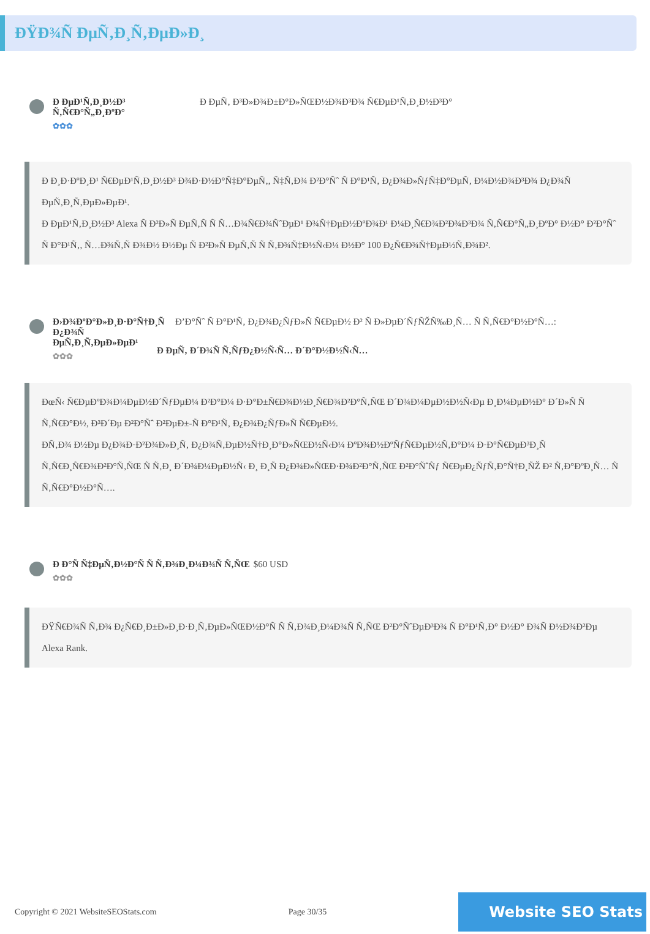ÐŸÐ¾Ñ ÐµÑ‚Ð¸Ñ‚ÐµÐ»Ð¸
Ð ÐµÐ¹Ñ‚Ð¸Ð½Ð³ Ñ‚Ñ€Ð°Ñ„Ð¸ÐºÐ°
✿✿✿
Ð ÐµÑ‚ Ð³Ð»Ð¾Ð±Ð°Ð»ÑŒÐ½Ð¾Ð³Ð¾ Ñ€ÐµÐ¹Ñ‚Ð¸Ð½Ð³Ð°
Ð Ð¸Ð·ÐºÐ¸Ð¹ Ñ€ÐµÐ¹Ñ‚Ð¸Ð½Ð³ Ð¾Ð·Ð½Ð°Ñ‡Ð°ÐµÑ‚, Ñ‡Ñ‚Ð¾ Ð²Ð°Ñˆ Ñ Ð°Ð¹Ñ‚ Ð¿Ð¾Ð»ÑƒÑ‡Ð°ÐµÑ‚ Ð¼Ð½Ð¾Ð³Ð¾ Ð¿Ð¾Ñ ÐµÑ‚Ð¸Ñ‚ÐµÐ»ÐµÐ¹.
Ð ÐµÐ¹Ñ‚Ð¸Ð½Ð³ Alexa Ñ Ð²Ð»Ñ ÐµÑ‚Ñ Ñ Ñ…Ð¾Ñ€Ð¾ÑˆÐµÐ¹ Ð¾Ñ†ÐµÐ½ÐºÐ¾Ð¹ Ð¼Ð¸Ñ€Ð¾Ð²Ð¾Ð³Ð¾ Ñ‚Ñ€Ð°Ñ„Ð¸ÐºÐ° Ð½Ð° Ð²Ð°Ñˆ Ñ Ð°Ð¹Ñ‚, Ñ…Ð¾Ñ‚Ñ Ð¾Ð½ Ð½Ðµ Ñ Ð²Ð»Ñ ÐµÑ‚Ñ Ñ Ñ‚Ð¾Ñ‡Ð½Ñ‹Ð¼ Ð½Ð° 100 Ð¿Ñ€Ð¾Ñ†ÐµÐ½Ñ‚Ð¾Ð².
Ð›Ð¾ÐºÐ°Ð»Ð¸Ð·Ð°Ñ†Ð¸Ñ Ð¿Ð¾Ñ ÐµÑ‚Ð¸Ñ‚ÐµÐ»ÐµÐ¹
✿✿✿
Ð’Ð°Ñˆ Ñ Ð°Ð¹Ñ‚ Ð¿Ð¾Ð¿ÑƒÐ»Ñ Ñ€ÐµÐ½ Ð² Ñ Ð»ÐµÐ´ÑƒÑŽÑ‰Ð¸Ñ… Ñ Ñ‚Ñ€Ð°Ð½Ð°Ñ…:
Ð ÐµÑ‚ Ð´Ð¾Ñ Ñ‚ÑƒÐ¿Ð½Ñ‹Ñ… Ð´Ð°Ð½Ð½Ñ‹Ñ…
ÐœÑ‹ Ñ€ÐµÐºÐ¾Ð¼ÐµÐ½Ð´ÑƒÐµÐ¼ Ð²Ð°Ð¼ Ð·Ð°Ð±Ñ€Ð¾Ð½Ð¸Ñ€Ð¾Ð²Ð°Ñ‚ÑŒ Ð´Ð¾Ð¼ÐµÐ½Ð½Ñ‹Ðµ Ð¸Ð¼ÐµÐ½Ð° Ð´Ð»Ñ Ñ Ñ‚Ñ€Ð°Ð½, Ð³Ð´Ðµ Ð²Ð°Ñˆ Ð²ÐµÐ±-Ñ Ð°Ð¹Ñ‚ Ð¿Ð¾Ð¿ÑƒÐ»Ñ Ñ€ÐµÐ½.
Ð­Ñ‚Ð¾ Ð½Ðµ Ð¿Ð¾Ð·Ð²Ð¾Ð»Ð¸Ñ‚ Ð¿Ð¾Ñ‚ÐµÐ½Ñ†Ð¸Ð°Ð»ÑŒÐ½Ñ‹Ð¼ ÐºÐ¾Ð½ÐºÑƒÑ€ÐµÐ½Ñ‚Ð°Ð¼ Ð·Ð°Ñ€ÐµÐ³Ð¸Ñ Ñ‚Ñ€Ð¸Ñ€Ð¾Ð²Ð°Ñ‚ÑŒ Ñ Ñ‚Ð¸ Ð´Ð¾Ð¼ÐµÐ½Ñ‹ Ð¸ Ð¸Ñ Ð¿Ð¾Ð»ÑŒÐ·Ð¾Ð²Ð°Ñ‚ÑŒ Ð²Ð°ÑˆÑƒ Ñ€ÐµÐ¿ÑƒÑ‚Ð°Ñ†Ð¸ÑŽ Ð² Ñ‚Ð°ÐºÐ¸Ñ… Ñ Ñ‚Ñ€Ð°Ð½Ð°Ñ….
Ð Ð°Ñ Ñ‡ÐµÑ‚Ð½Ð°Ñ Ñ Ñ‚Ð¾Ð¸Ð¼Ð¾Ñ Ñ‚ÑŒ
✿✿✿
$60 USD
ÐŸÑ€Ð¾Ñ Ñ‚Ð¾ Ð¿Ñ€Ð¸Ð±Ð»Ð¸Ð·Ð¸Ñ‚ÐµÐ»ÑŒÐ½Ð°Ñ Ñ Ñ‚Ð¾Ð¸Ð¼Ð¾Ñ Ñ‚ÑŒ Ð²Ð°ÑˆÐµÐ³Ð¾ Ñ Ð°Ð¹Ñ‚Ð° Ð½Ð° Ð¾Ñ Ð½Ð¾Ð²Ðµ Alexa Rank.
Copyright © 2021 WebsiteSEOStats.com Page 30/35 Website SEO Stats